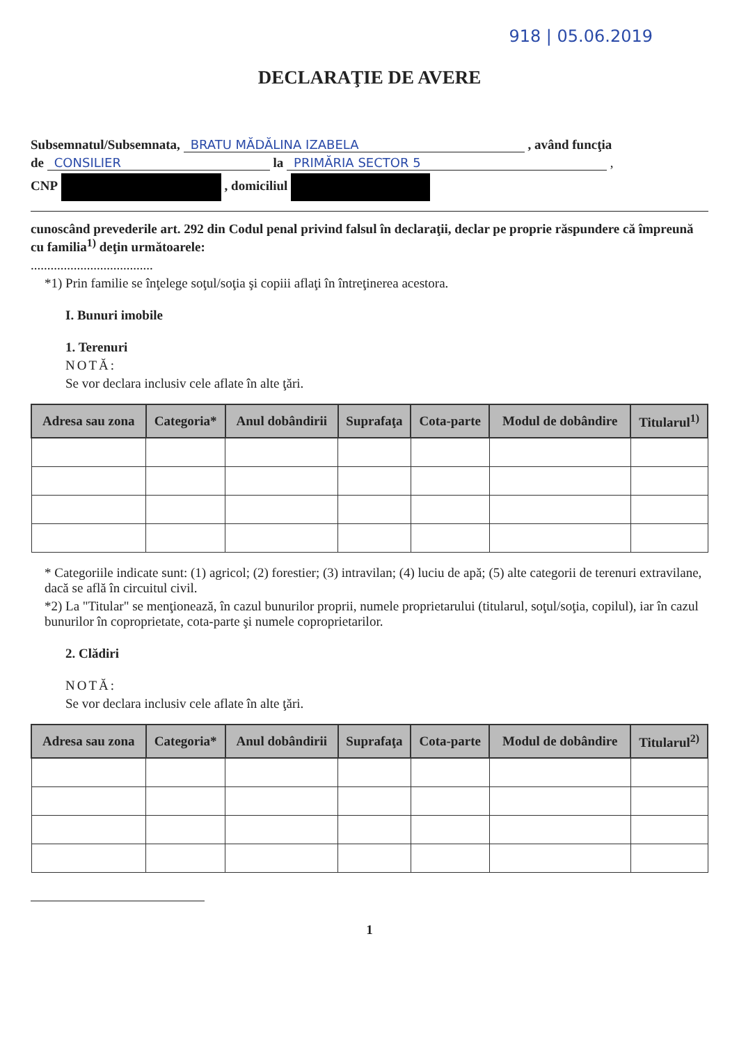918 | 05.06.2019
DECLARAŢIE DE AVERE
Subsemnatul/Subsemnata, BRATU MĂDĂLINA IZABELA , având funcţia
de CONSILIER la PRIMĂRIA SECTOR 5 ,
CNP , domiciliul
cunoscând prevederile art. 292 din Codul penal privind falsul în declaraţii, declar pe proprie răspundere că împreună cu familia<sup>1)</sup> deţin următoarele:
.....................................
*1) Prin familie se înţelege soţul/soţia şi copiii aflaţi în întreţinerea acestora.
I. Bunuri imobile
1. Terenuri
NOTĂ:
Se vor declara inclusiv cele aflate în alte ţări.
| Adresa sau zona | Categoria* | Anul dobândirii | Suprafaţa | Cota-parte | Modul de dobândire | Titularul<sup>1)</sup> |
| --- | --- | --- | --- | --- | --- | --- |
* Categoriile indicate sunt: (1) agricol; (2) forestier; (3) intravilan; (4) luciu de apă; (5) alte categorii de terenuri extravilane, dacă se află în circuitul civil.
*2) La "Titular" se menţionează, în cazul bunurilor proprii, numele proprietarului (titularul, soţul/soţia, copilul), iar în cazul bunurilor în coproprietate, cota-parte şi numele coproprietarilor.
2. Clădiri
NOTĂ:
Se vor declara inclusiv cele aflate în alte ţări.
| Adresa sau zona | Categoria* | Anul dobândirii | Suprafaţa | Cota-parte | Modul de dobândire | Titularul<sup>2)</sup> |
| --- | --- | --- | --- | --- | --- | --- |
1